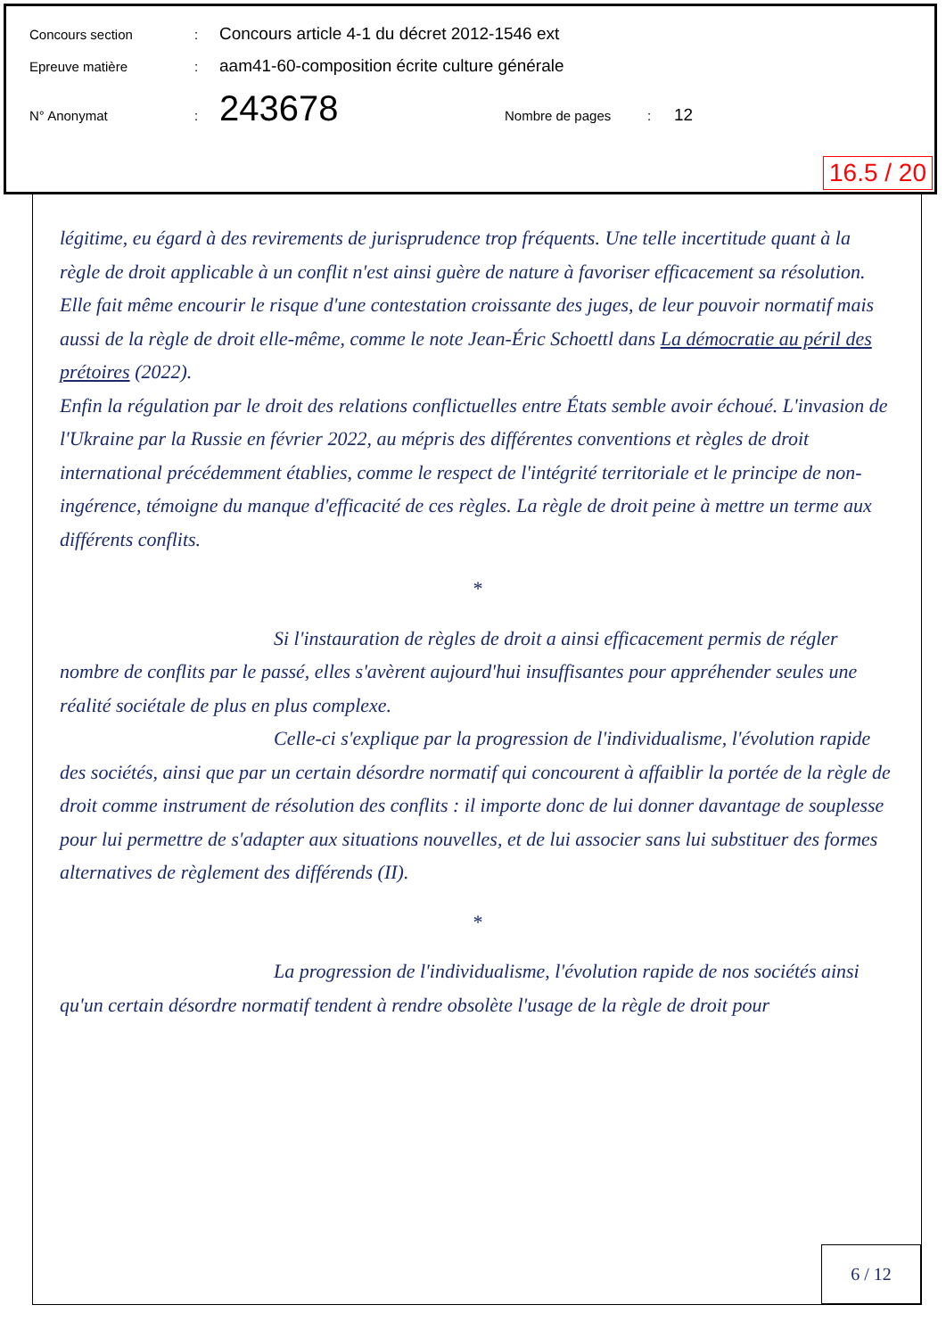Concours section: Concours article 4-1 du décret 2012-1546 ext
Epreuve matière: aam41-60-composition écrite culture générale
N° Anonymat: 243678 Nombre de pages: 12
16.5 / 20
légitime, eu égard à des revirements de jurisprudence trop fréquents. Une telle incertitude quant à la règle de droit applicable à un conflit n'est ainsi guère de nature à favoriser efficacement sa résolution. Elle fait même encourir le risque d'une contestation croissante des juges, de leur pouvoir normatif mais aussi de la règle de droit elle-même, comme le note Jean-Éric Schoettl dans La démocratie au péril des prétoires (2022).
Enfin la régulation par le droit des relations conflictuelles entre États semble avoir échoué. L'invasion de l'Ukraine par la Russie en février 2022, au mépris des différentes conventions et règles de droit international précédemment établies, comme le respect de l'intégrité territoriale et le principe de non-ingérence, témoigne du manque d'efficacité de ces règles. La règle de droit peine à mettre un terme aux différents conflits.
*
Si l'instauration de règles de droit a ainsi efficacement permis de régler nombre de conflits par le passé, elles s'avèrent aujourd'hui insuffisantes pour appréhender seules une réalité sociétale de plus en plus complexe.
Celle-ci s'explique par la progression de l'individualisme, l'évolution rapide des sociétés, ainsi que par un certain désordre normatif qui concourent à affaiblir la portée de la règle de droit comme instrument de résolution des conflits : il importe donc de lui donner davantage de souplesse pour lui permettre de s'adapter aux situations nouvelles, et de lui associer sans lui substituer des formes alternatives de règlement des différends (II).
*
La progression de l'individualisme, l'évolution rapide de nos sociétés ainsi qu'un certain désordre normatif tendent à rendre obsolète l'usage de la règle de droit pour
6 / 12